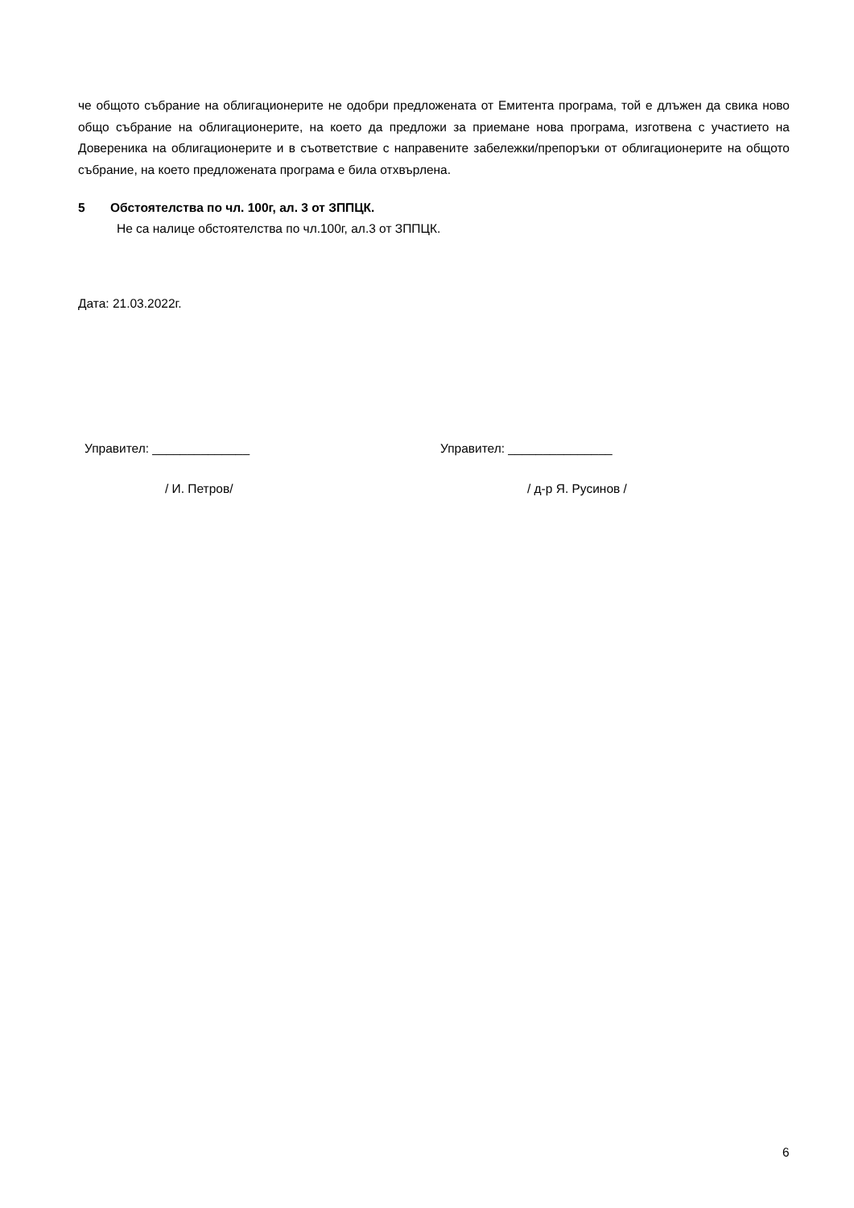че общото събрание на облигационерите не одобри предложената от Емитента програма, той е длъжен да свика ново общо събрание на облигационерите, на което да предложи за приемане нова програма, изготвена с участието на Довереника на облигационерите и в съответствие с направените забележки/препоръки от облигационерите на общото събрание, на което предложената програма е била отхвърлена.
5 Обстоятелства по чл. 100г, ал. 3 от ЗППЦК.
Не са налице обстоятелства по чл.100г, ал.3 от ЗППЦК.
Дата: 21.03.2022г.
Управител: ______________ Управител: _______________
/ И. Петров/ / д-р Я. Русинов /
6